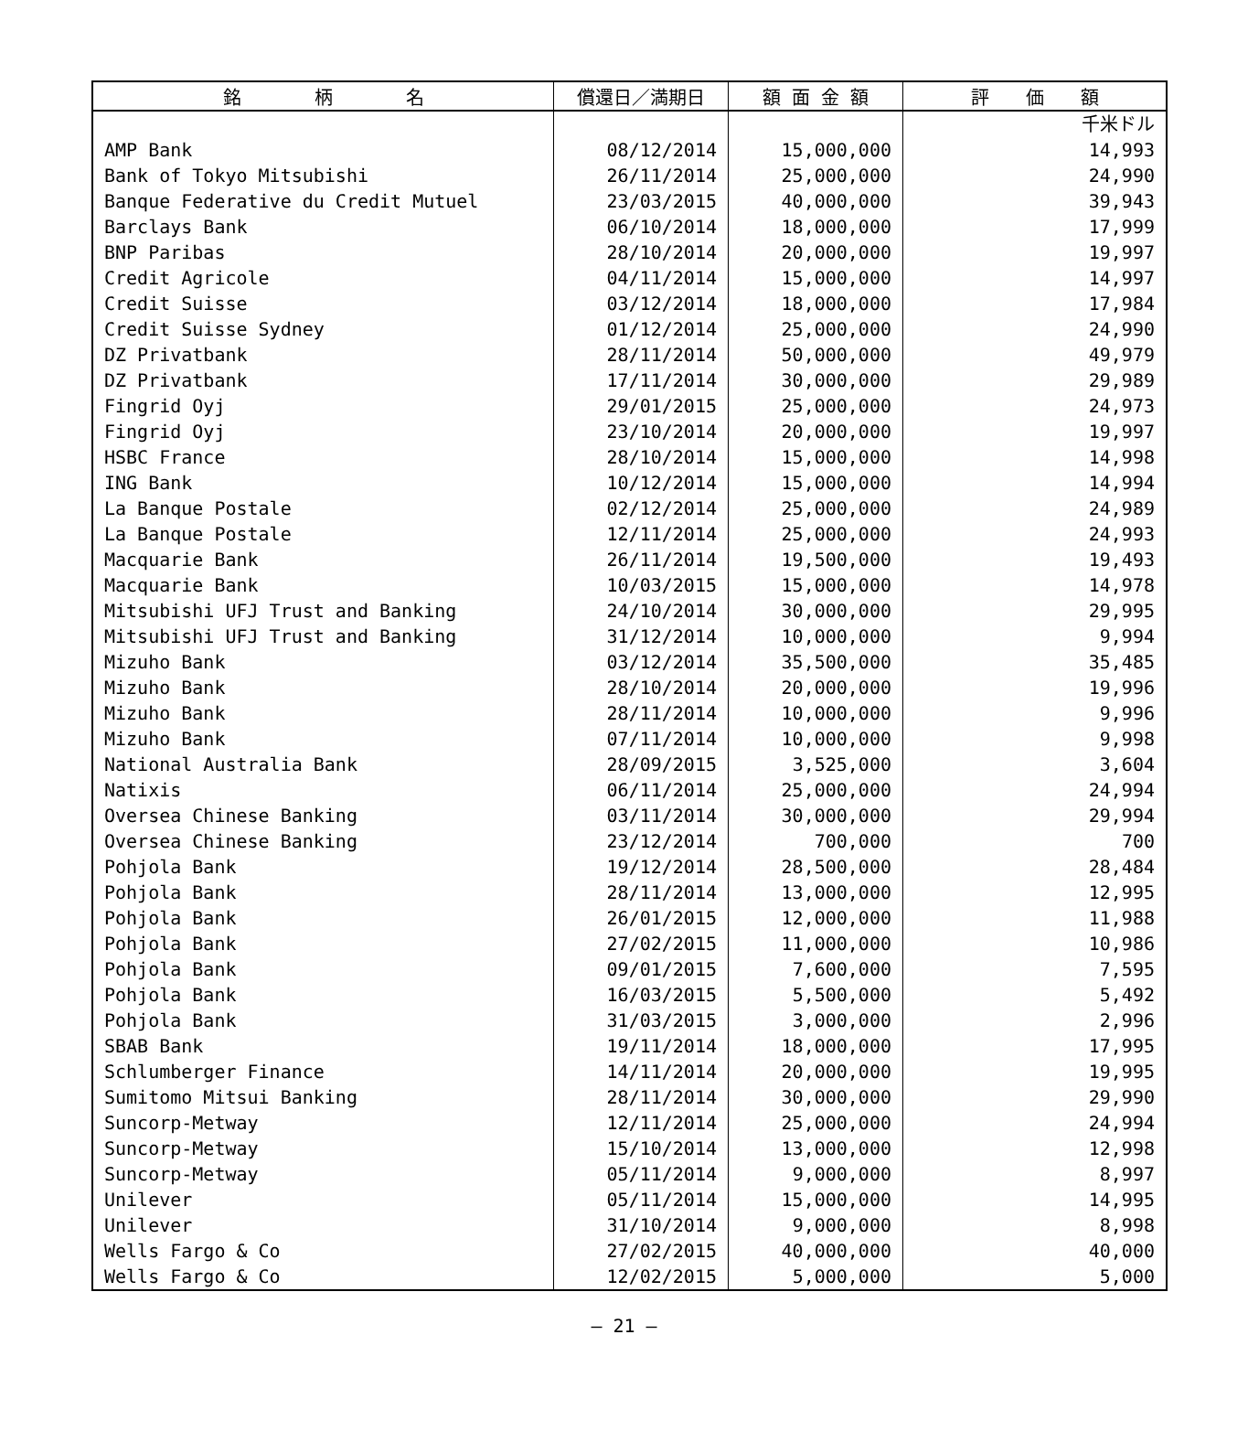| 銘 柄 名 | 償還日／満期日 | 額 面 金 額 | 評 価 額 |
| --- | --- | --- | --- |
| | | | 千米ドル |
| AMP Bank | 08/12/2014 | 15,000,000 | 14,993 |
| Bank of Tokyo Mitsubishi | 26/11/2014 | 25,000,000 | 24,990 |
| Banque Federative du Credit Mutuel | 23/03/2015 | 40,000,000 | 39,943 |
| Barclays Bank | 06/10/2014 | 18,000,000 | 17,999 |
| BNP Paribas | 28/10/2014 | 20,000,000 | 19,997 |
| Credit Agricole | 04/11/2014 | 15,000,000 | 14,997 |
| Credit Suisse | 03/12/2014 | 18,000,000 | 17,984 |
| Credit Suisse Sydney | 01/12/2014 | 25,000,000 | 24,990 |
| DZ Privatbank | 28/11/2014 | 50,000,000 | 49,979 |
| DZ Privatbank | 17/11/2014 | 30,000,000 | 29,989 |
| Fingrid Oyj | 29/01/2015 | 25,000,000 | 24,973 |
| Fingrid Oyj | 23/10/2014 | 20,000,000 | 19,997 |
| HSBC France | 28/10/2014 | 15,000,000 | 14,998 |
| ING Bank | 10/12/2014 | 15,000,000 | 14,994 |
| La Banque Postale | 02/12/2014 | 25,000,000 | 24,989 |
| La Banque Postale | 12/11/2014 | 25,000,000 | 24,993 |
| Macquarie Bank | 26/11/2014 | 19,500,000 | 19,493 |
| Macquarie Bank | 10/03/2015 | 15,000,000 | 14,978 |
| Mitsubishi UFJ Trust and Banking | 24/10/2014 | 30,000,000 | 29,995 |
| Mitsubishi UFJ Trust and Banking | 31/12/2014 | 10,000,000 | 9,994 |
| Mizuho Bank | 03/12/2014 | 35,500,000 | 35,485 |
| Mizuho Bank | 28/10/2014 | 20,000,000 | 19,996 |
| Mizuho Bank | 28/11/2014 | 10,000,000 | 9,996 |
| Mizuho Bank | 07/11/2014 | 10,000,000 | 9,998 |
| National Australia Bank | 28/09/2015 | 3,525,000 | 3,604 |
| Natixis | 06/11/2014 | 25,000,000 | 24,994 |
| Oversea Chinese Banking | 03/11/2014 | 30,000,000 | 29,994 |
| Oversea Chinese Banking | 23/12/2014 | 700,000 | 700 |
| Pohjola Bank | 19/12/2014 | 28,500,000 | 28,484 |
| Pohjola Bank | 28/11/2014 | 13,000,000 | 12,995 |
| Pohjola Bank | 26/01/2015 | 12,000,000 | 11,988 |
| Pohjola Bank | 27/02/2015 | 11,000,000 | 10,986 |
| Pohjola Bank | 09/01/2015 | 7,600,000 | 7,595 |
| Pohjola Bank | 16/03/2015 | 5,500,000 | 5,492 |
| Pohjola Bank | 31/03/2015 | 3,000,000 | 2,996 |
| SBAB Bank | 19/11/2014 | 18,000,000 | 17,995 |
| Schlumberger Finance | 14/11/2014 | 20,000,000 | 19,995 |
| Sumitomo Mitsui Banking | 28/11/2014 | 30,000,000 | 29,990 |
| Suncorp-Metway | 12/11/2014 | 25,000,000 | 24,994 |
| Suncorp-Metway | 15/10/2014 | 13,000,000 | 12,998 |
| Suncorp-Metway | 05/11/2014 | 9,000,000 | 8,997 |
| Unilever | 05/11/2014 | 15,000,000 | 14,995 |
| Unilever | 31/10/2014 | 9,000,000 | 8,998 |
| Wells Fargo & Co | 27/02/2015 | 40,000,000 | 40,000 |
| Wells Fargo & Co | 12/02/2015 | 5,000,000 | 5,000 |
― 21 ―